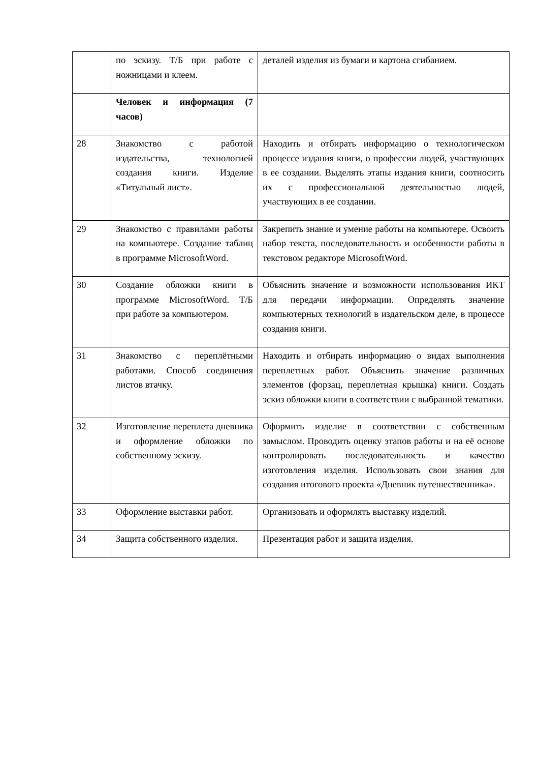| | по эскизу. Т/Б при работе с ножницами и клеем. | деталей изделия из бумаги и картона сгибанием. |
| | Человек и информация (7 часов) | |
| 28 | Знакомство с работой издательства, технологией создания книги. Изделие «Титульный лист». | Находить и отбирать информацию о технологическом процессе издания книги, о профессии людей, участвующих в ее создании. Выделять этапы издания книги, соотносить их с профессиональной деятельностью людей, участвующих в ее создании. |
| 29 | Знакомство с правилами работы на компьютере. Создание таблиц в программе MicrosoftWord. | Закрепить знание и умение работы на компьютере. Освоить набор текста, последовательность и особенности работы в текстовом редакторе MicrosoftWord. |
| 30 | Создание обложки книги в программе MicrosoftWord. Т/Б при работе за компьютером. | Объяснить значение и возможности использования ИКТ для передачи информации. Определять значение компьютерных технологий в издательском деле, в процессе создания книги. |
| 31 | Знакомство с переплётными работами. Способ соединения листов втачку. | Находить и отбирать информацию о видах выполнения переплетных работ. Объяснить значение различных элементов (форзац, переплетная крышка) книги. Создать эскиз обложки книги в соответствии с выбранной тематики. |
| 32 | Изготовление переплета дневника и оформление обложки по собственному эскизу. | Оформить изделие в соответствии с собственным замыслом. Проводить оценку этапов работы и на её основе контролировать последовательность и качество изготовления изделия. Использовать свои знания для создания итогового проекта «Дневник путешественника». |
| 33 | Оформление выставки работ. | Организовать и оформлять выставку изделий. |
| 34 | Защита собственного изделия. | Презентация работ и защита изделия. |